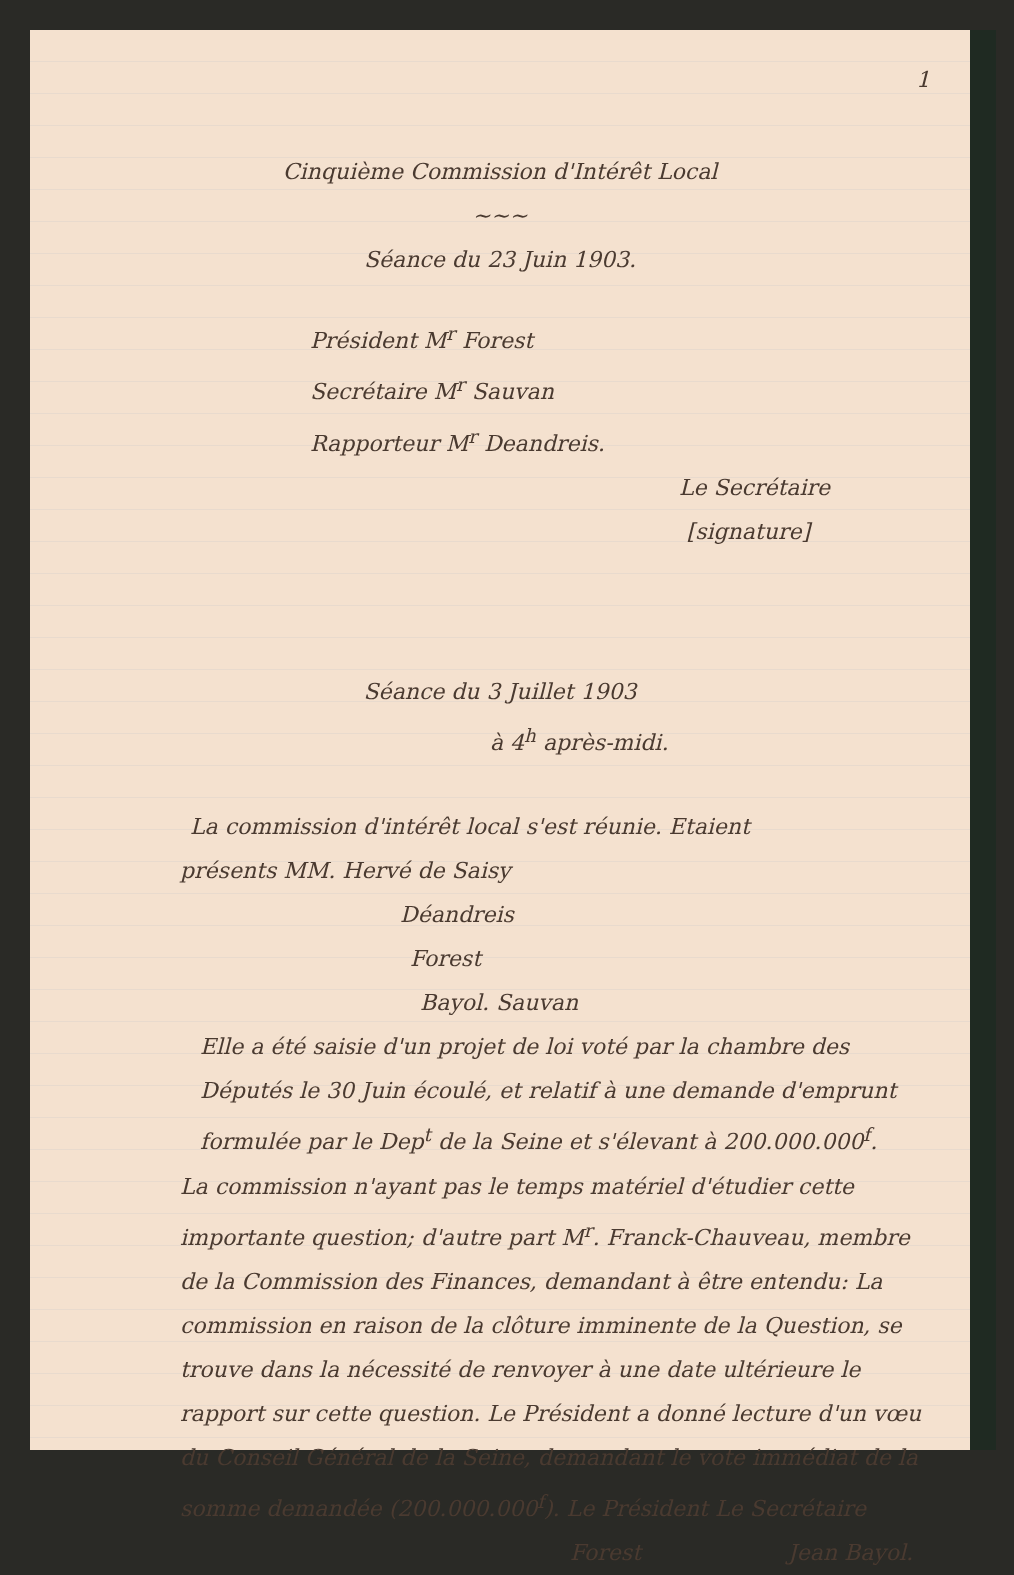1
Cinquième Commission d'Intérêt Local
~~~
Séance du 23 Juin 1903.
Président M<sup>r</sup> Forest
Secrétaire M<sup>r</sup> Sauvan
Rapporteur M<sup>r</sup> Deandreis.
Le Secrétaire
[signature]
Séance du 3 Juillet 1903
à 4<sup>h</sup> après-midi.
La commission d'intérêt local s'est réunie. Etaient
présents MM. Hervé de Saisy
Déandreis
Forest
Bayol. Sauvan
Elle a été saisie d'un projet de loi voté par la chambre des Députés le 30 Juin écoulé, et relatif à une demande d'emprunt formulée par le Dep<sup>t</sup> de la Seine et s'élevant à 200.000.000<sup>f</sup>.
La commission n'ayant pas le temps matériel d'étudier cette importante question; d'autre part M<sup>r</sup>. Franck-Chauveau, membre de la Commission des Finances, demandant à être entendu: La commission en raison de la clôture imminente de la Question, se trouve dans la nécessité de renvoyer à une date ultérieure le rapport sur cette question. Le Président a donné lecture d'un vœu du Conseil Général de la Seine, demandant le vote immédiat de la somme demandée (200.000.000<sup>f</sup>). Le Président Le Secrétaire
Forest Jean Bayol.